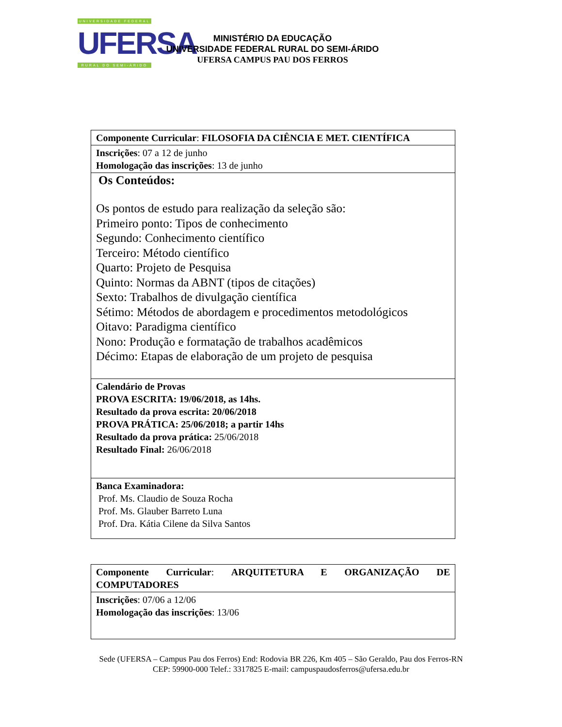UNIVERSIDADE FEDERAL
UFERSA
RURAL DO SEMI-ÁRIDO
MINISTÉRIO DA EDUCAÇÃO
UNIVERSIDADE FEDERAL RURAL DO SEMI-ÁRIDO
UFERSA CAMPUS PAU DOS FERROS
| Componente Curricular : FILOSOFIA DA CIÊNCIA E MET. CIENTÍFICA |
| Inscrições : 07 a 12 de junho Homologação das inscrições : 13 de junho |
| Os Conteúdos: Os pontos de estudo para realização da seleção são: Primeiro ponto: Tipos de conhecimento Segundo: Conhecimento científico Terceiro: Método científico Quarto: Projeto de Pesquisa Quinto: Normas da ABNT (tipos de citações) Sexto: Trabalhos de divulgação científica Sétimo: Métodos de abordagem e procedimentos metodológicos Oitavo: Paradigma científico Nono: Produção e formatação de trabalhos acadêmicos Décimo: Etapas de elaboração de um projeto de pesquisa |
| Calendário de Provas PROVA ESCRITA: 19/06/2018, as 14hs. Resultado da prova escrita: 20/06/2018 PROVA PRÁTICA: 25/06/2018; a partir 14hs Resultado da prova prática: 25/06/2018 Resultado Final: 26/06/2018 |
| Banca Examinadora: Prof. Ms. Claudio de Souza Rocha Prof. Ms. Glauber Barreto Luna Prof. Dra. Kátia Cilene da Silva Santos |
| Componente Curricular : ARQUITETURA E ORGANIZAÇÃO DE COMPUTADORES |
| Inscrições : 07/06 a 12/06 Homologação das inscrições : 13/06 |
Sede (UFERSA – Campus Pau dos Ferros) End: Rodovia BR 226, Km 405 – São Geraldo, Pau dos Ferros-RN
CEP: 59900-000 Telef.: 3317825 E-mail: campuspaudosferros@ufersa.edu.br